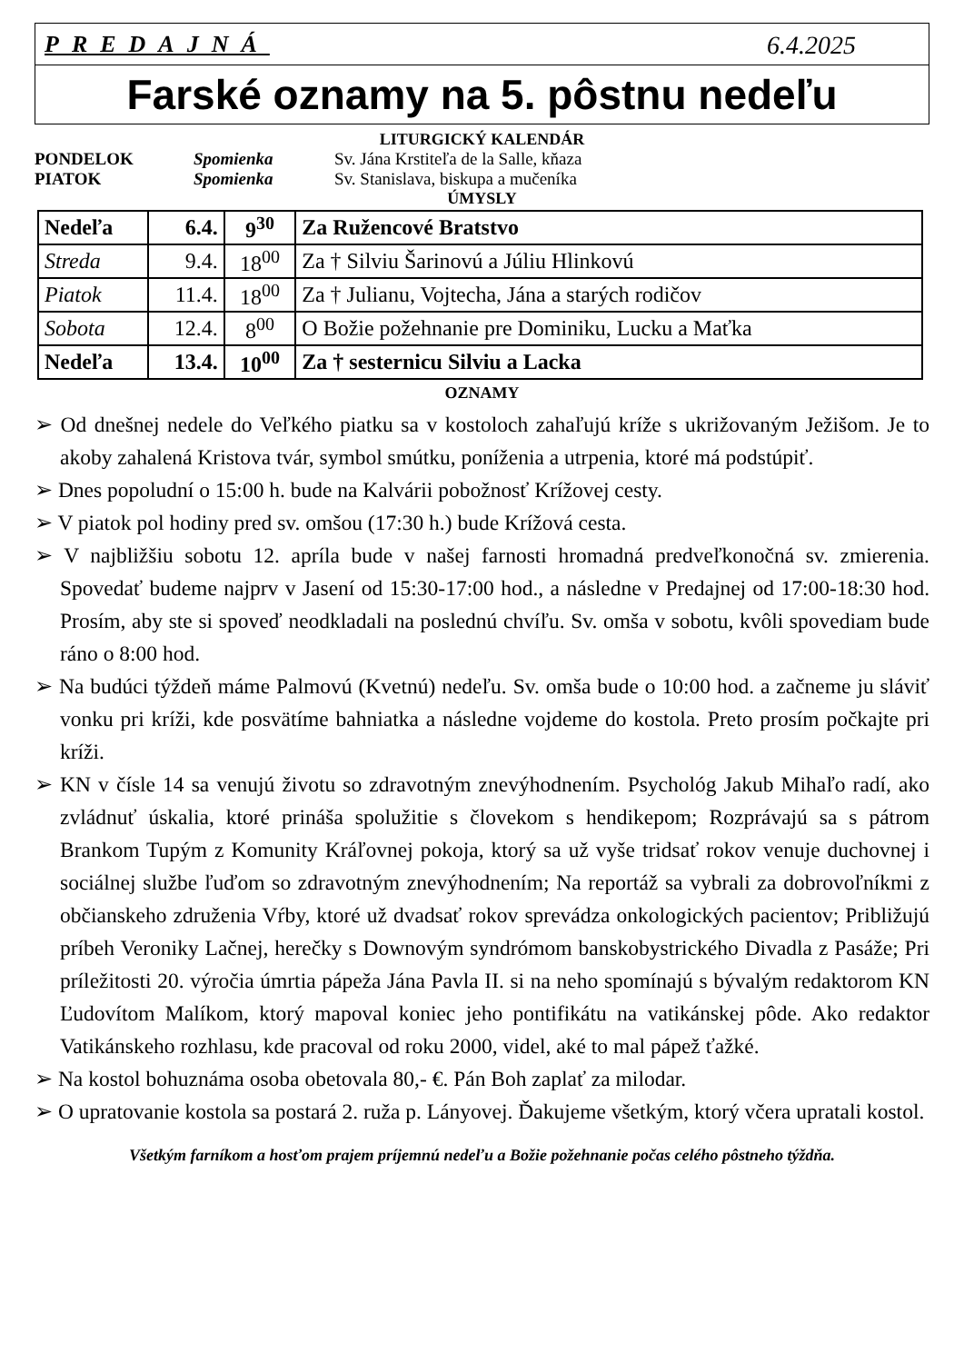PREDAJNÁ 6.4.2025
Farské oznamy na 5. pôstnu nedeľu
LITURGICKÝ KALENDÁR
PONDELOK Spomienka Sv. Jána Krstiteľa de la Salle, kňaza PIATOK Spomienka Sv. Stanislava, biskupa a mučeníka
ÚMYSLY
| Nedeľa | 6.4. | 9<sup>30</sup> | Za Ružencové Bratstvo |
| Streda | 9.4. | 18<sup>00</sup> | Za † Silviu Šarinovú a Júliu Hlinkovú |
| Piatok | 11.4. | 18<sup>00</sup> | Za † Julianu, Vojtecha, Jána a starých rodičov |
| Sobota | 12.4. | 8<sup>00</sup> | O Božie požehnanie pre Dominiku, Lucku a Maťka |
| Nedeľa | 13.4. | 10<sup>00</sup> | Za † sesternicu Silviu a Lacka |
OZNAMY
➢ Od dnešnej nedele do Veľkého piatku sa v kostoloch zahaľujú kríže s ukrižovaným Ježišom. Je to akoby zahalená Kristova tvár, symbol smútku, poníženia a utrpenia, ktoré má podstúpiť.
➢ Dnes popoludní o 15:00 h. bude na Kalvárii pobožnosť Krížovej cesty.
➢ V piatok pol hodiny pred sv. omšou (17:30 h.) bude Krížová cesta.
➢ V najbližšiu sobotu 12. apríla bude v našej farnosti hromadná predveľkonočná sv. zmierenia. Spovedať budeme najprv v Jasení od 15:30-17:00 hod., a následne v Predajnej od 17:00-18:30 hod. Prosím, aby ste si spoveď neodkladali na poslednú chvíľu. Sv. omša v sobotu, kvôli spovediam bude ráno o 8:00 hod.
➢ Na budúci týždeň máme Palmovú (Kvetnú) nedeľu. Sv. omša bude o 10:00 hod. a začneme ju sláviť vonku pri kríži, kde posvätíme bahniatka a následne vojdeme do kostola. Preto prosím počkajte pri kríži.
➢ KN v čísle 14 sa venujú životu so zdravotným znevýhodnením. Psychológ Jakub Mihaľo radí, ako zvládnuť úskalia, ktoré prináša spolužitie s človekom s hendikepom; Rozprávajú sa s pátrom Brankom Tupým z Komunity Kráľovnej pokoja, ktorý sa už vyše tridsať rokov venuje duchovnej i sociálnej službe ľuďom so zdravotným znevýhodnením; Na reportáž sa vybrali za dobrovoľníkmi z občianskeho združenia Vŕby, ktoré už dvadsať rokov sprevádza onkologických pacientov; Približujú príbeh Veroniky Lačnej, herečky s Downovým syndrómom banskobystrického Divadla z Pasáže; Pri príležitosti 20. výročia úmrtia pápeža Jána Pavla II. si na neho spomínajú s bývalým redaktorom KN Ľudovítom Malíkom, ktorý mapoval koniec jeho pontifikátu na vatikánskej pôde. Ako redaktor Vatikánskeho rozhlasu, kde pracoval od roku 2000, videl, aké to mal pápež ťažké.
➢ Na kostol bohuznáma osoba obetovala 80,- €. Pán Boh zaplať za milodar.
➢ O upratovanie kostola sa postará 2. ruža p. Lányovej. Ďakujeme všetkým, ktorý včera upratali kostol.
Všetkým farníkom a hosťom prajem príjemnú nedeľu a Božie požehnanie počas celého pôstneho týždňa.